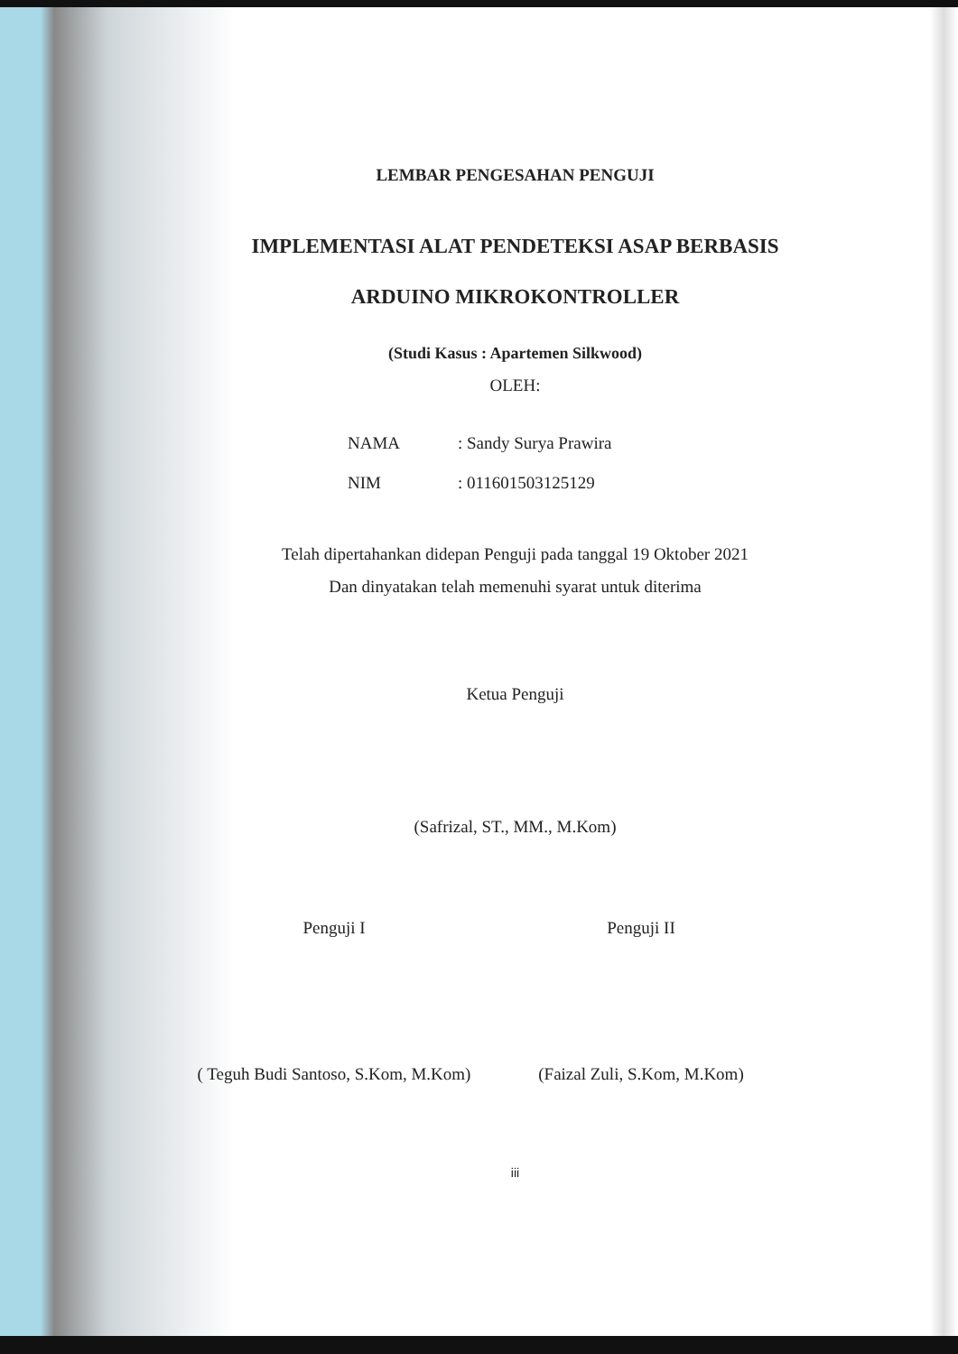LEMBAR PENGESAHAN PENGUJI
IMPLEMENTASI ALAT PENDETEKSI ASAP BERBASIS
ARDUINO MIKROKONTROLLER
(Studi Kasus : Apartemen Silkwood)
OLEH:
NAMA: Sandy Surya Prawira
NIM: 011601503125129
Telah dipertahankan didepan Penguji pada tanggal 19 Oktober 2021
Dan dinyatakan telah memenuhi syarat untuk diterima
Ketua Penguji
(Safrizal, ST., MM., M.Kom)
Penguji I Penguji II
( Teguh Budi Santoso, S.Kom, M.Kom)
(Faizal Zuli, S.Kom, M.Kom)
iii